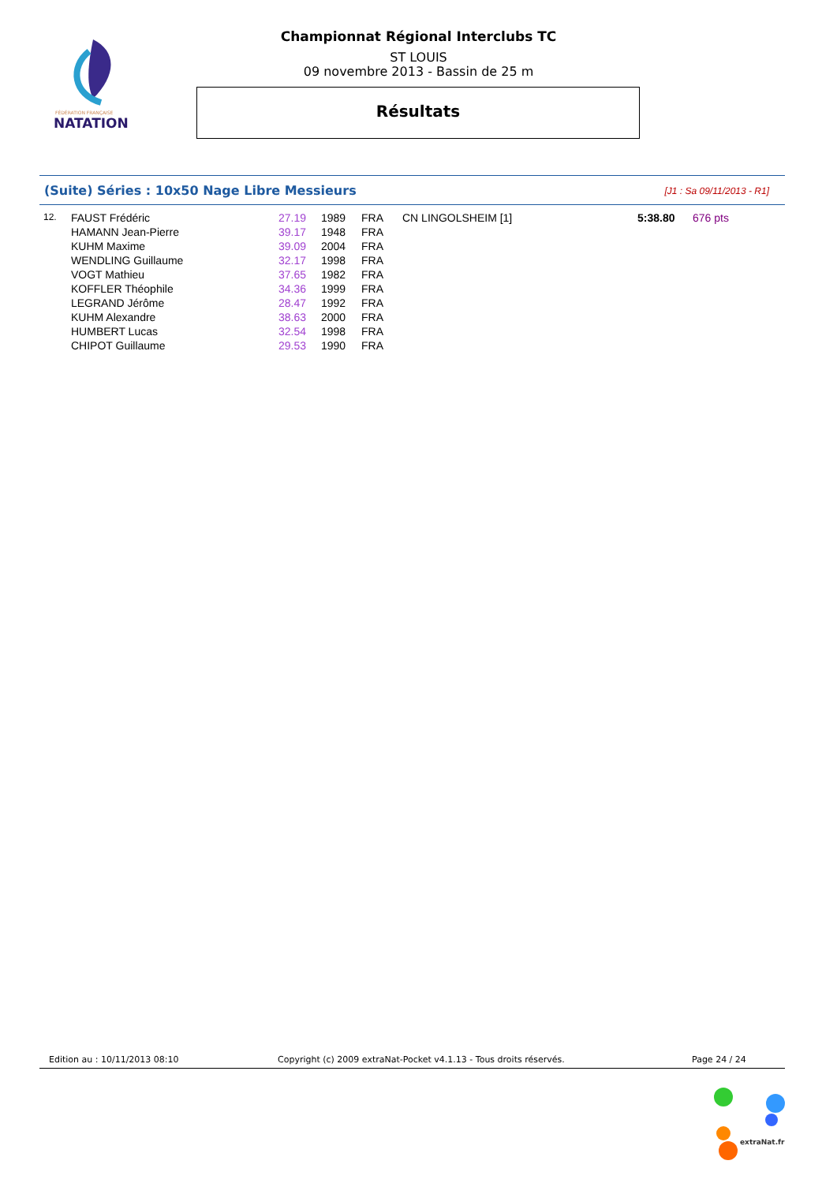FÉDÉRATION FRANÇAISE
NATATION
Championnat Régional Interclubs TC
ST LOUIS
09 novembre 2013 - Bassin de 25 m
Résultats
(Suite) Séries : 10x50 Nage Libre Messieurs [J1 : Sa 09/11/2013 - R1]
| 12. | FAUST Frédéric | 27.19 | 1989 | FRA | CN LINGOLSHEIM [1] | 5:38.80 | 676 pts |
| | HAMANN Jean-Pierre | 39.17 | 1948 | FRA | | | |
| | KUHM Maxime | 39.09 | 2004 | FRA | | | |
| | WENDLING Guillaume | 32.17 | 1998 | FRA | | | |
| | VOGT Mathieu | 37.65 | 1982 | FRA | | | |
| | KOFFLER Théophile | 34.36 | 1999 | FRA | | | |
| | LEGRAND Jérôme | 28.47 | 1992 | FRA | | | |
| | KUHM Alexandre | 38.63 | 2000 | FRA | | | |
| | HUMBERT Lucas | 32.54 | 1998 | FRA | | | |
| | CHIPOT Guillaume | 29.53 | 1990 | FRA | | | |
Edition au : 10/11/2013 08:10 Copyright (c) 2009 extraNat-Pocket v4.1.13 - Tous droits réservés. Page 24 / 24
extraNat.fr